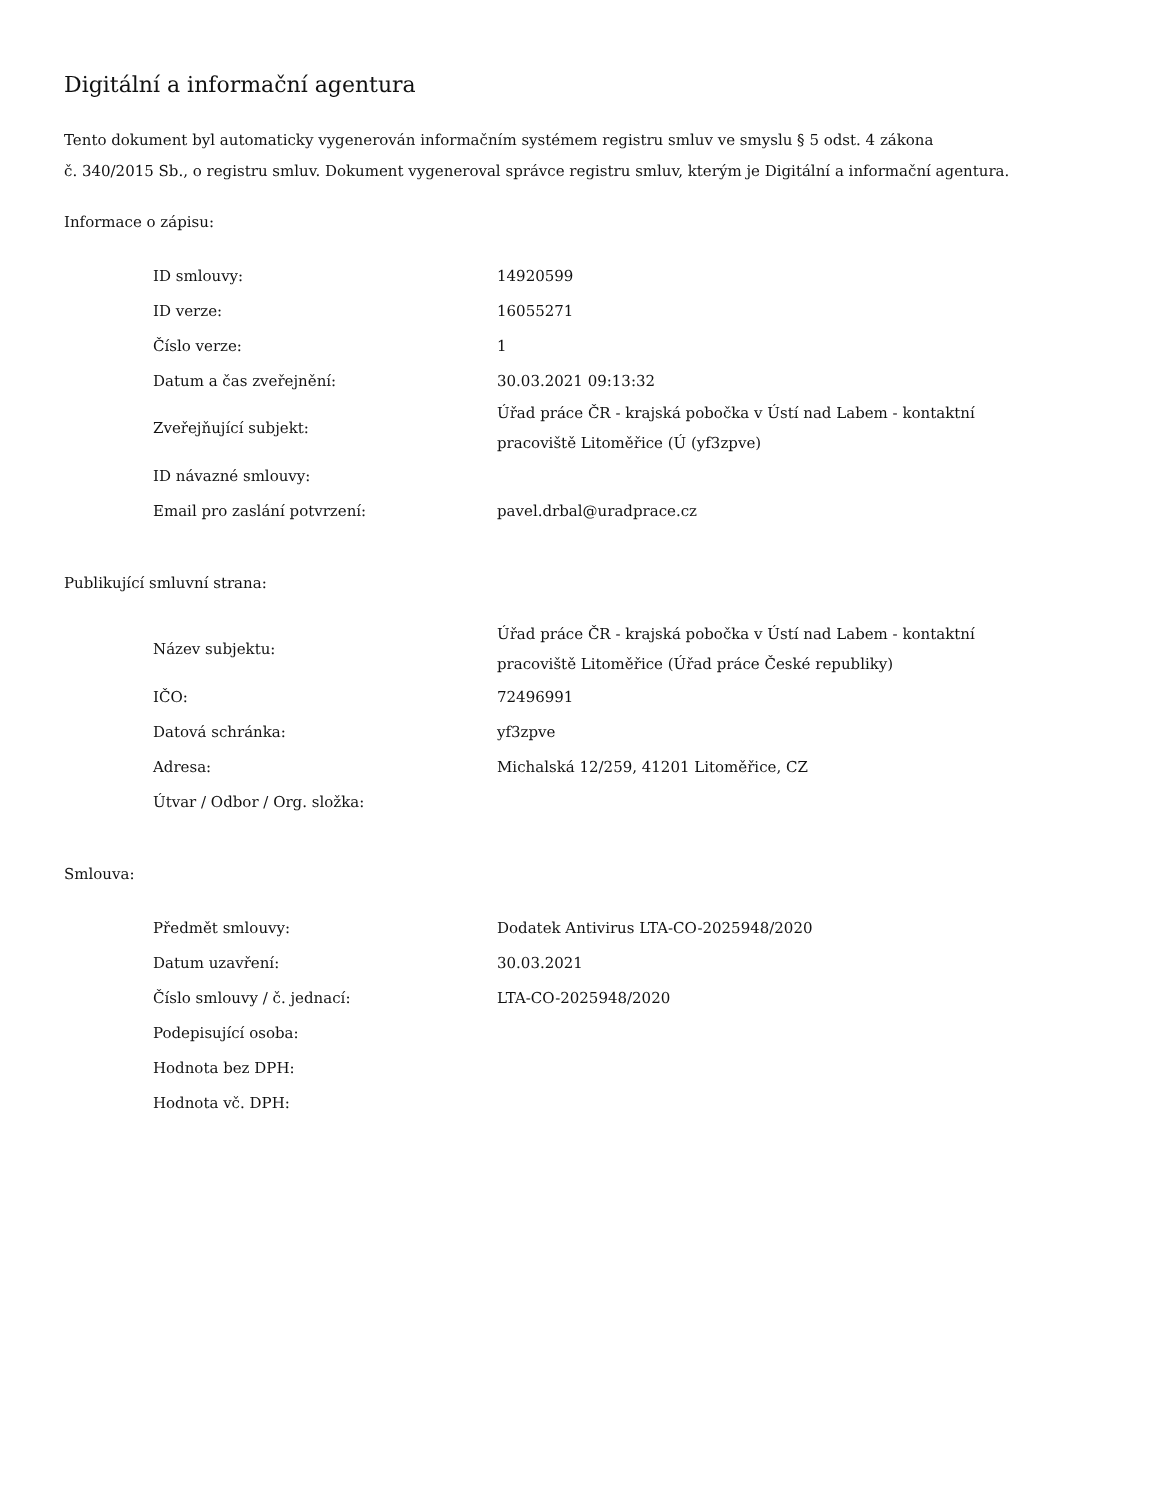Digitální a informační agentura
Tento dokument byl automaticky vygenerován informačním systémem registru smluv ve smyslu § 5 odst. 4 zákona
č. 340/2015 Sb., o registru smluv. Dokument vygeneroval správce registru smluv, kterým je Digitální a informační agentura.
Informace o zápisu:
| ID smlouvy: | 14920599 |
| ID verze: | 16055271 |
| Číslo verze: | 1 |
| Datum a čas zveřejnění: | 30.03.2021 09:13:32 |
| Zveřejňující subjekt: | Úřad práce ČR - krajská pobočka v Ústí nad Labem - kontaktní pracoviště Litoměřice (Ú (yf3zpve) |
| ID návazné smlouvy: | |
| Email pro zaslání potvrzení: | pavel.drbal@uradprace.cz |
Publikující smluvní strana:
| Název subjektu: | Úřad práce ČR - krajská pobočka v Ústí nad Labem - kontaktní pracoviště Litoměřice (Úřad práce České republiky) |
| IČO: | 72496991 |
| Datová schránka: | yf3zpve |
| Adresa: | Michalská 12/259, 41201 Litoměřice, CZ |
| Útvar / Odbor / Org. složka: | |
Smlouva:
| Předmět smlouvy: | Dodatek Antivirus LTA-CO-2025948/2020 |
| Datum uzavření: | 30.03.2021 |
| Číslo smlouvy / č. jednací: | LTA-CO-2025948/2020 |
| Podepisující osoba: | |
| Hodnota bez DPH: | |
| Hodnota vč. DPH: | |